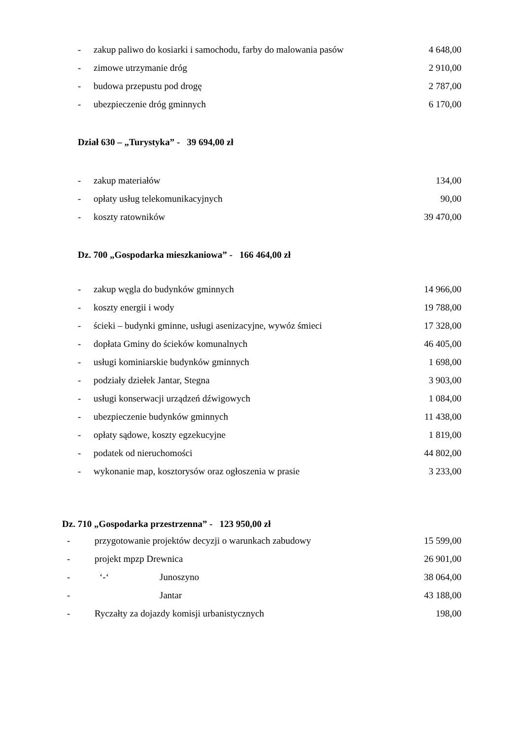- zakup paliwo do kosiarki i samochodu, farby do malowania pasów 4 648,00
- zimowe utrzymanie dróg 2 910,00
- budowa przepustu pod drogę 2 787,00
- ubezpieczenie dróg gminnych 6 170,00
Dział 630 – „Turystyka” - 39 694,00 zł
- zakup materiałów 134,00
- opłaty usług telekomunikacyjnych 90,00
- koszty ratowników 39 470,00
Dz. 700 „Gospodarka mieszkaniowa” - 166 464,00 zł
- zakup węgla do budynków gminnych 14 966,00
- koszty energii i wody 19 788,00
- ścieki – budynki gminne, usługi asenizacyjne, wywóz śmieci 17 328,00
- dopłata Gminy do ścieków komunalnych 46 405,00
- usługi kominiarskie budynków gminnych 1 698,00
- podziały dziełek Jantar, Stegna 3 903,00
- usługi konserwacji urządzeń dźwigowych 1 084,00
- ubezpieczenie budynków gminnych 11 438,00
- opłaty sądowe, koszty egzekucyjne 1 819,00
- podatek od nieruchomości 44 802,00
- wykonanie map, kosztorysów oraz ogłoszenia w prasie 3 233,00
Dz. 710 „Gospodarka przestrzenna” - 123 950,00 zł
- przygotowanie projektów decyzji o warunkach zabudowy 15 599,00
- projekt mpzp Drewnica 26 901,00
- ‘-‘Junoszyno 38 064,00
- Jantar 43 188,00
- Ryczałty za dojazdy komisji urbanistycznych 198,00